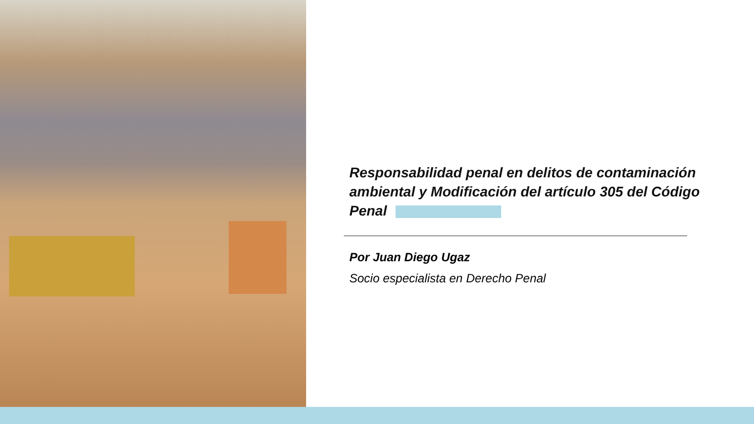Responsabilidad penal en delitos de contaminación ambiental y Modificación del artículo 305 del Código Penal
Por Juan Diego Ugaz
Socio especialista en Derecho Penal